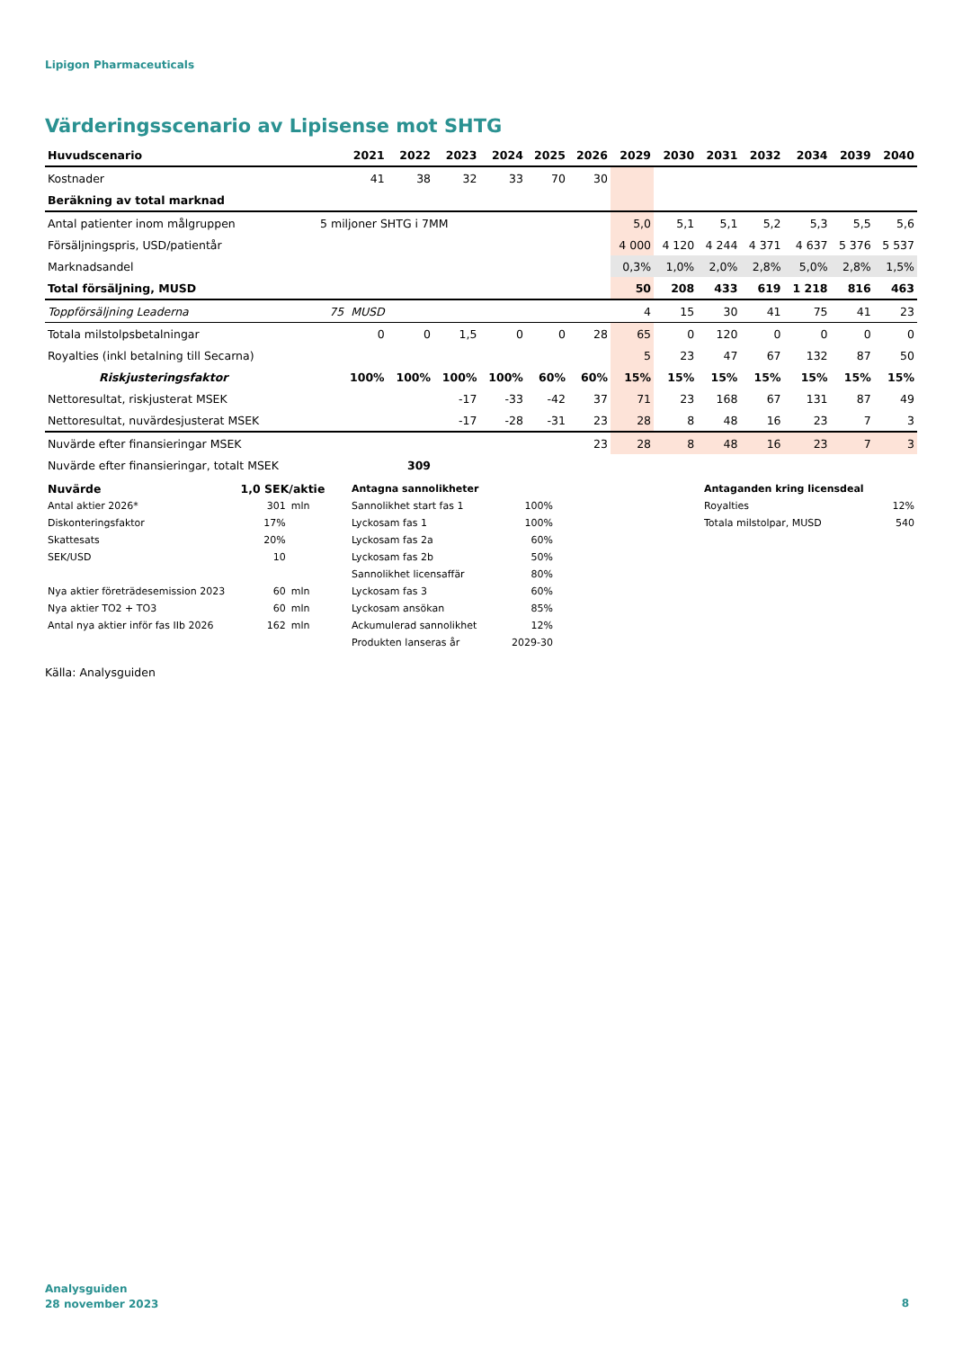Lipigon Pharmaceuticals
Värderingsscenario av Lipisense mot SHTG
| Huvudscenario | | 2021 | 2022 | 2023 | 2024 | 2025 | 2026 | 2029 | 2030 | 2031 | 2032 | 2034 | 2039 | 2040 |
| --- | --- | --- | --- | --- | --- | --- | --- | --- | --- | --- | --- | --- | --- | --- |
| Kostnader | | 41 | 38 | 32 | 33 | 70 | 30 | | | | | | | |
| Beräkning av total marknad | | | | | | | | | | | | | | |
| Antal patienter inom målgruppen | 5 miljoner SHTG i 7MM | | | | | | | 5,0 | 5,1 | 5,1 | 5,2 | 5,3 | 5,5 | 5,6 |
| Försäljningspris, USD/patientår | | | | | | | | 4 000 | 4 120 | 4 244 | 4 371 | 4 637 | 5 376 | 5 537 |
| Marknadsandel | | | | | | | | 0,3% | 1,0% | 2,0% | 2,8% | 5,0% | 2,8% | 1,5% |
| Total försäljning, MUSD | | | | | | | | 50 | 208 | 433 | 619 | 1 218 | 816 | 463 |
| Toppförsäljning Leaderna | 75 MUSD | | | | | | | 4 | 15 | 30 | 41 | 75 | 41 | 23 |
| Totala milstolpsbetalningar | | 0 | 0 | 1,5 | 0 | 0 | 28 | 65 | 0 | 120 | 0 | 0 | 0 | 0 |
| Royalties (inkl betalning till Secarna) | | | | | | | | 5 | 23 | 47 | 67 | 132 | 87 | 50 |
| Riskjusteringsfaktor | | 100% | 100% | 100% | 100% | 60% | 60% | 15% | 15% | 15% | 15% | 15% | 15% | 15% |
| Nettoresultat, riskjusterat MSEK | | | | -17 | -33 | -42 | 37 | 71 | 23 | 168 | 67 | 131 | 87 | 49 |
| Nettoresultat, nuvärdesjusterat MSEK | | | | -17 | -28 | -31 | 23 | 28 | 8 | 48 | 16 | 23 | 7 | 3 |
| Nuvärde efter finansieringar MSEK | | | | | | | 23 | 28 | 8 | 48 | 16 | 23 | 7 | 3 |
| Nuvärde efter finansieringar, totalt MSEK | | | 309 | | | | | | | | | | | |
| Nuvärde | 1,0 SEK/aktie | |
| Antal aktier 2026* | 301 | mln |
| Diskonteringsfaktor | 17% | |
| Skattesats | 20% | |
| SEK/USD | 10 | |
| Nya aktier företrädesemission 2023 | 60 | mln |
| Nya aktier TO2 + TO3 | 60 | mln |
| Antal nya aktier inför fas IIb 2026 | 162 | mln |
| Antagna sannolikheter | |
| Sannolikhet start fas 1 | 100% |
| Lyckosam fas 1 | 100% |
| Lyckosam fas 2a | 60% |
| Lyckosam fas 2b | 50% |
| Sannolikhet licensaffär | 80% |
| Lyckosam fas 3 | 60% |
| Lyckosam ansökan | 85% |
| Ackumulerad sannolikhet | 12% |
| Produkten lanseras år | 2029-30 |
| Antaganden kring licensdeal | |
| Royalties | 12% |
| Totala milstolpar, MUSD | 540 |
Källa: Analysguiden
Analysguiden
28 november 2023
8